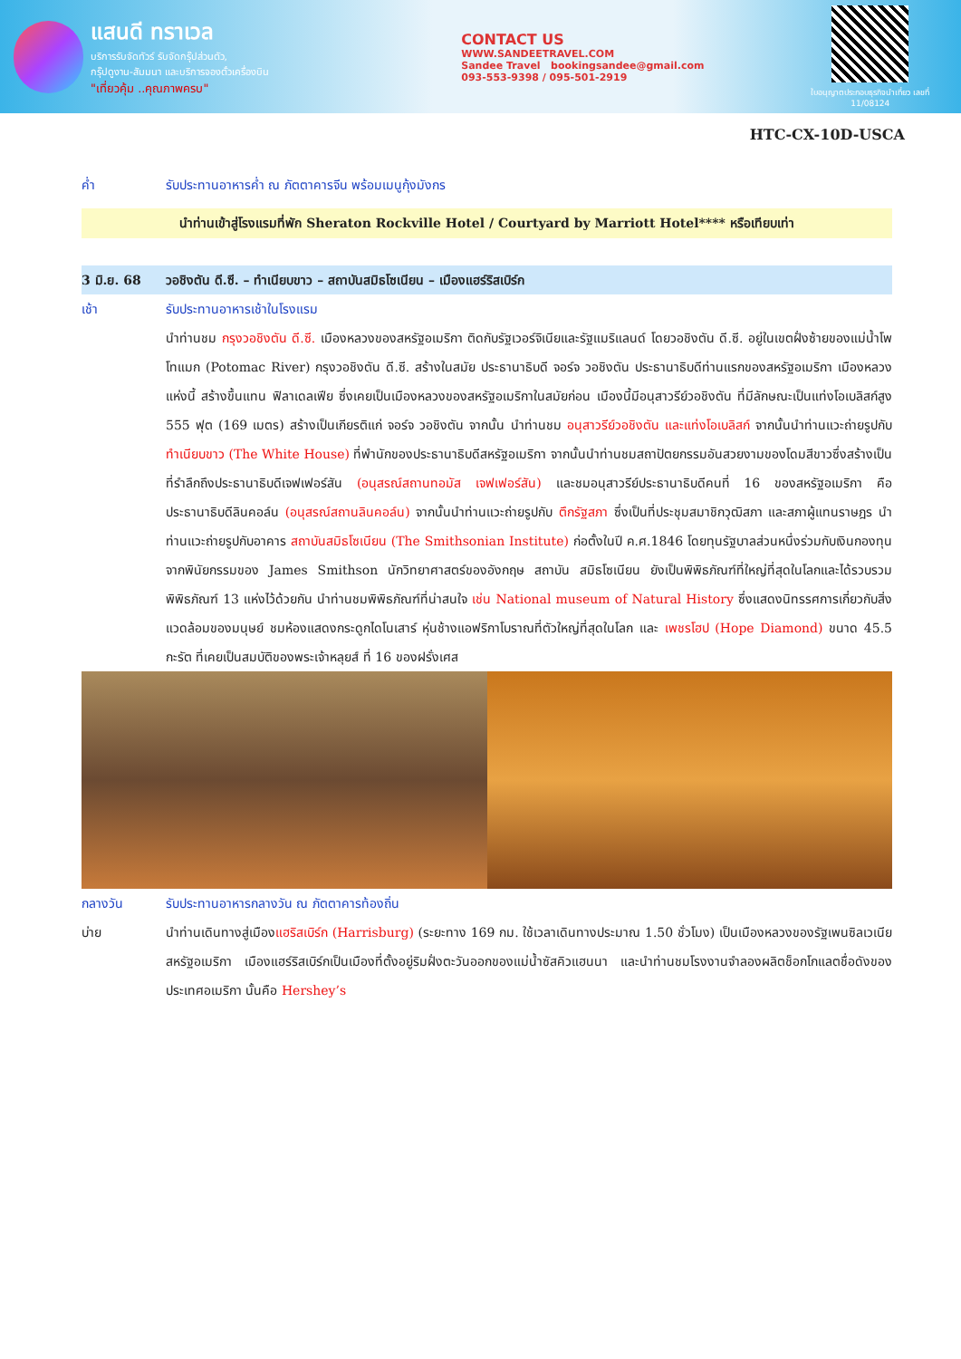แสนดี ทราเวล
บริการรับจัดทัวร์ รับจัดกรุ๊ปส่วนตัว,
กรุ๊ปดูงาน-สัมมนา และบริการจองตั๋วเครื่องบิน
"เที่ยวคุ้ม ..คุณภาพครบ"
CONTACT US
WWW.SANDEETRAVEL.COM
Sandee Travel bookingsandee@gmail.com
093-553-9398 / 095-501-2919
ใบอนุญาตประกอบธุรกิจนำเที่ยว เลขที่ 11/08124
HTC-CX-10D-USCA
ค่ำ รับประทานอาหารค่ำ ณ ภัตตาคารจีน พร้อมเมนูกุ้งมังกร
นำท่านเข้าสู่โรงแรมที่พัก Sheraton Rockville Hotel / Courtyard by Marriott Hotel**** หรือเทียบเท่า
3 มิ.ย. 68 วอชิงตัน ดี.ซี. – ทำเนียบขาว – สถาบันสมิธโซเนียน – เมืองแฮร์ริสเบิร์ก
เช้า รับประทานอาหารเช้าในโรงแรม
นำท่านชม กรุงวอชิงตัน ดี.ซี. เมืองหลวงของสหรัฐอเมริกา ติดกับรัฐเวอร์จิเนียและรัฐแมริแลนด์ โดยวอชิงตัน ดี.ซี. อยู่ในเขตฝั่งซ้ายของแม่น้ำโพโทแมก (Potomac River) กรุงวอชิงตัน ดี.ซี. สร้างในสมัย ประธานาธิบดี จอร์จ วอชิงตัน ประธานาธิบดีท่านแรกของสหรัฐอเมริกา เมืองหลวงแห่งนี้ สร้างขึ้นแทน ฟิลาเดลเฟีย ซึ่งเคยเป็นเมืองหลวงของสหรัฐอเมริกาในสมัยก่อน เมืองนี้มีอนุสาวรีย์วอชิงตัน ที่มีลักษณะเป็นแท่งโอเบลิสก์สูง 555 ฟุต (169 เมตร) สร้างเป็นเกียรติแก่ จอร์จ วอชิงตัน จากนั้น นำท่านชม อนุสาวรีย์วอชิงตัน และแท่งโอเบลิสก์ จากนั้นนำท่านแวะถ่ายรูปกับ ทำเนียบขาว (The White House) ที่พำนักของประธานาธิบดีสหรัฐอเมริกา จากนั้นนำท่านชมสถาปัตยกรรมอันสวยงามของโดมสีขาวซึ่งสร้างเป็นที่รำลึกถึงประธานาธิบดีเจฟเฟอร์สัน (อนุสรณ์สถานทอมัส เจฟเฟอร์สัน) และชมอนุสาวรีย์ประธานาธิบดีคนที่ 16 ของสหรัฐอเมริกา คือ ประธานาธิบดีลินคอล์น (อนุสรณ์สถานลินคอล์น) จากนั้นนำท่านแวะถ่ายรูปกับ ตึกรัฐสภา ซึ่งเป็นที่ประชุมสมาชิกวุฒิสภา และสภาผู้แทนราษฎร นำท่านแวะถ่ายรูปกับอาคาร สถาบันสมิธโซเนียน (The Smithsonian Institute) ก่อตั้งในปี ค.ศ.1846 โดยทุนรัฐบาลส่วนหนึ่งร่วมกับเงินกองทุน จากพินัยกรรมของ James Smithson นักวิทยาศาสตร์ของอังกฤษ สถาบัน สมิธโซเนียน ยังเป็นพิพิธภัณฑ์ที่ใหญ่ที่สุดในโลกและได้รวบรวมพิพิธภัณฑ์ 13 แห่งไว้ด้วยกัน นำท่านชมพิพิธภัณฑ์ที่น่าสนใจ เช่น National museum of Natural History ซึ่งแสดงนิทรรศการเกี่ยวกับสิ่งแวดล้อมของมนุษย์ ชมห้องแสดงกระดูกไดโนเสาร์ หุ่นช้างแอฟริกาโบราณที่ตัวใหญ่ที่สุดในโลก และ เพชรโฮป (Hope Diamond) ขนาด 45.5 กะรัต ที่เคยเป็นสมบัติของพระเจ้าหลุยส์ ที่ 16 ของฝรั่งเศส
กลางวัน รับประทานอาหารกลางวัน ณ ภัตตาคารท้องถิ่น
บ่าย นำท่านเดินทางสู่เมืองแฮริสเบิร์ก (Harrisburg) (ระยะทาง 169 กม. ใช้เวลาเดินทางประมาณ 1.50 ชั่วโมง) เป็นเมืองหลวงของรัฐเพนซิลเวเนีย สหรัฐอเมริกา เมืองแฮร์ริสเบิร์กเป็นเมืองที่ตั้งอยู่ริมฝั่งตะวันออกของแม่น้ำซัสคิวแฮนนา และนำท่านชมโรงงานจำลองผลิตช็อกโกแลตชื่อดังของประเทศอเมริกา นั้นคือ Hershey’s